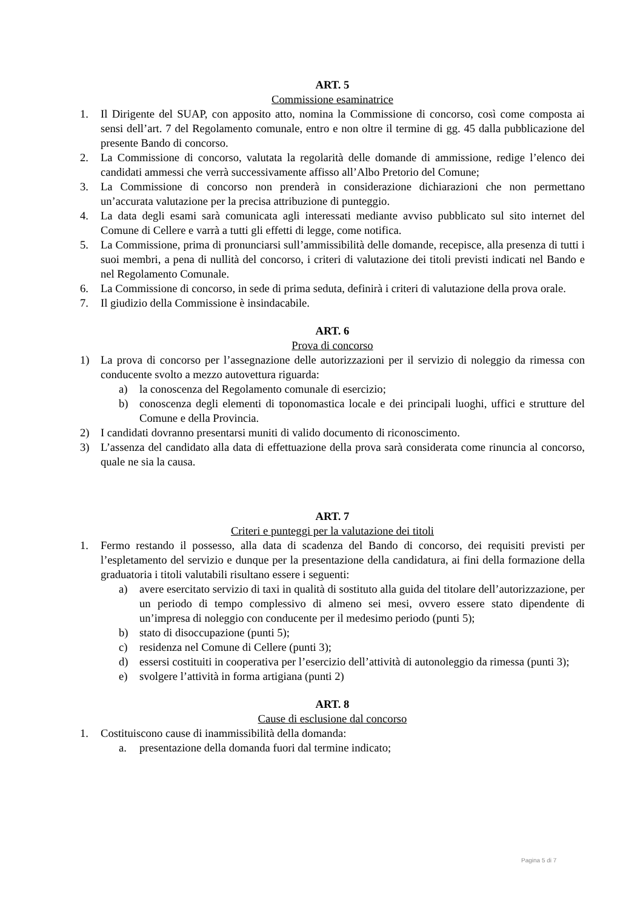ART. 5
Commissione esaminatrice
1. Il Dirigente del SUAP, con apposito atto, nomina la Commissione di concorso, così come composta ai sensi dell’art. 7 del Regolamento comunale, entro e non oltre il termine di gg. 45 dalla pubblicazione del presente Bando di concorso.
2. La Commissione di concorso, valutata la regolarità delle domande di ammissione, redige l’elenco dei candidati ammessi che verrà successivamente affisso all’Albo Pretorio del Comune;
3. La Commissione di concorso non prenderà in considerazione dichiarazioni che non permettano un’accurata valutazione per la precisa attribuzione di punteggio.
4. La data degli esami sarà comunicata agli interessati mediante avviso pubblicato sul sito internet del Comune di Cellere e varrà a tutti gli effetti di legge, come notifica.
5. La Commissione, prima di pronunciarsi sull’ammissibilità delle domande, recepisce, alla presenza di tutti i suoi membri, a pena di nullità del concorso, i criteri di valutazione dei titoli previsti indicati nel Bando e nel Regolamento Comunale.
6. La Commissione di concorso, in sede di prima seduta, definirà i criteri di valutazione della prova orale.
7. Il giudizio della Commissione è insindacabile.
ART. 6
Prova di concorso
1) La prova di concorso per l’assegnazione delle autorizzazioni per il servizio di noleggio da rimessa con conducente svolto a mezzo autovettura riguarda:
a) la conoscenza del Regolamento comunale di esercizio;
b) conoscenza degli elementi di toponomastica locale e dei principali luoghi, uffici e strutture del Comune e della Provincia.
2) I candidati dovranno presentarsi muniti di valido documento di riconoscimento.
3) L’assenza del candidato alla data di effettuazione della prova sarà considerata come rinuncia al concorso, quale ne sia la causa.
ART. 7
Criteri e punteggi per la valutazione dei titoli
1. Fermo restando il possesso, alla data di scadenza del Bando di concorso, dei requisiti previsti per l’espletamento del servizio e dunque per la presentazione della candidatura, ai fini della formazione della graduatoria i titoli valutabili risultano essere i seguenti:
a) avere esercitato servizio di taxi in qualità di sostituto alla guida del titolare dell’autorizzazione, per un periodo di tempo complessivo di almeno sei mesi, ovvero essere stato dipendente di un’impresa di noleggio con conducente per il medesimo periodo (punti 5);
b) stato di disoccupazione (punti 5);
c) residenza nel Comune di Cellere (punti 3);
d) essersi costituiti in cooperativa per l’esercizio dell’attività di autonoleggio da rimessa (punti 3);
e) svolgere l’attività in forma artigiana (punti 2)
ART. 8
Cause di esclusione dal concorso
1. Costituiscono cause di inammissibilità della domanda:
a. presentazione della domanda fuori dal termine indicato;
Pagina 5 di 7